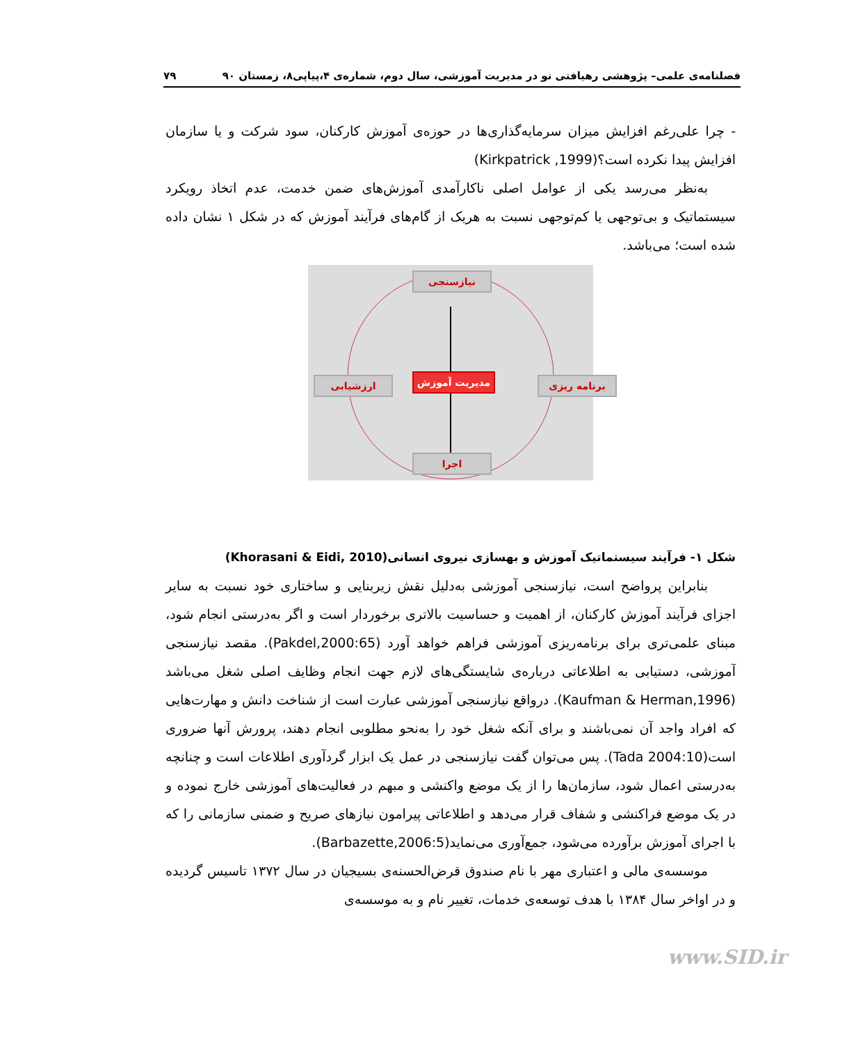فصلنامه‌ی علمی– پژوهشی رهیافتی نو در مدیریت آموزشی، سال دوم، شماره‌ی ۴،پیاپی۸، زمستان ۹۰ ۷۹
- چرا علی‌رغم افزایش میزان سرمایه‌گذاری‌ها در حوزه‌ی آموزش کارکنان، سود شرکت و یا سازمان افزایش پیدا نکرده است؟(Kirkpatrick ,1999)
به‌نظر می‌رسد یکی از عوامل اصلی ناکارآمدی آموزش‌های ضمن خدمت، عدم اتخاذ رویکرد سیستماتیک و بی‌توجهی یا کم‌توجهی نسبت به هریک از گام‌های فرآیند آموزش که در شکل ۱ نشان داده شده است؛ می‌باشد.
نیازسنجی
برنامه ریزی
اجرا
ارزشیابی مدیریت آموزش
شکل ۱- فرآیند سیستماتیک آموزش و بهسازی نیروی انسانی(Khorasani & Eidi, 2010)
بنابراین پرواضح است، نیازسنجی آموزشی به‌دلیل نقش زیربنایی و ساختاری خود نسبت به سایر اجزای فرآیند آموزش کارکنان، از اهمیت و حساسیت بالاتری برخوردار است و اگر به‌درستی انجام شود، مبنای علمی‌تری برای برنامه‌ریزی آموزشی فراهم خواهد آورد (Pakdel,2000:65). مقصد نیازسنجی آموزشی، دستیابی به اطلاعاتی درباره‌ی شایستگی‌های لازم جهت انجام وظایف اصلی شغل می‌باشد (Kaufman & Herman,1996). درواقع نیازسنجی آموزشی عبارت است از شناخت دانش و مهارت‌هایی که افراد واجد آن نمی‌باشند و برای آنکه شغل خود را به‌نحو مطلوبی انجام دهند، پرورش آنها ضروری است(Tada 2004:10). پس می‌توان گفت نیازسنجی در عمل یک ابزار گردآوری اطلاعات است و چنانچه به‌درستی اعمال شود، سازمان‌ها را از یک موضع واکنشی و مبهم در فعالیت‌های آموزشی خارج نموده و در یک موضع فراکنشی و شفاف قرار می‌دهد و اطلاعاتی پیرامون نیازهای صریح و ضمنی سازمانی را که با اجرای آموزش برآورده می‌شود، جمع‌آوری می‌نماید(Barbazette,2006:5).
موسسه‌ی مالی و اعتباری مهر با نام صندوق قرض‌الحسنه‌ی بسیجیان در سال ۱۳۷۲ تاسیس گردیده و در اواخر سال ۱۳۸۴ با هدف توسعه‌ی خدمات، تغییر نام و به موسسه‌ی
www.SID.ir